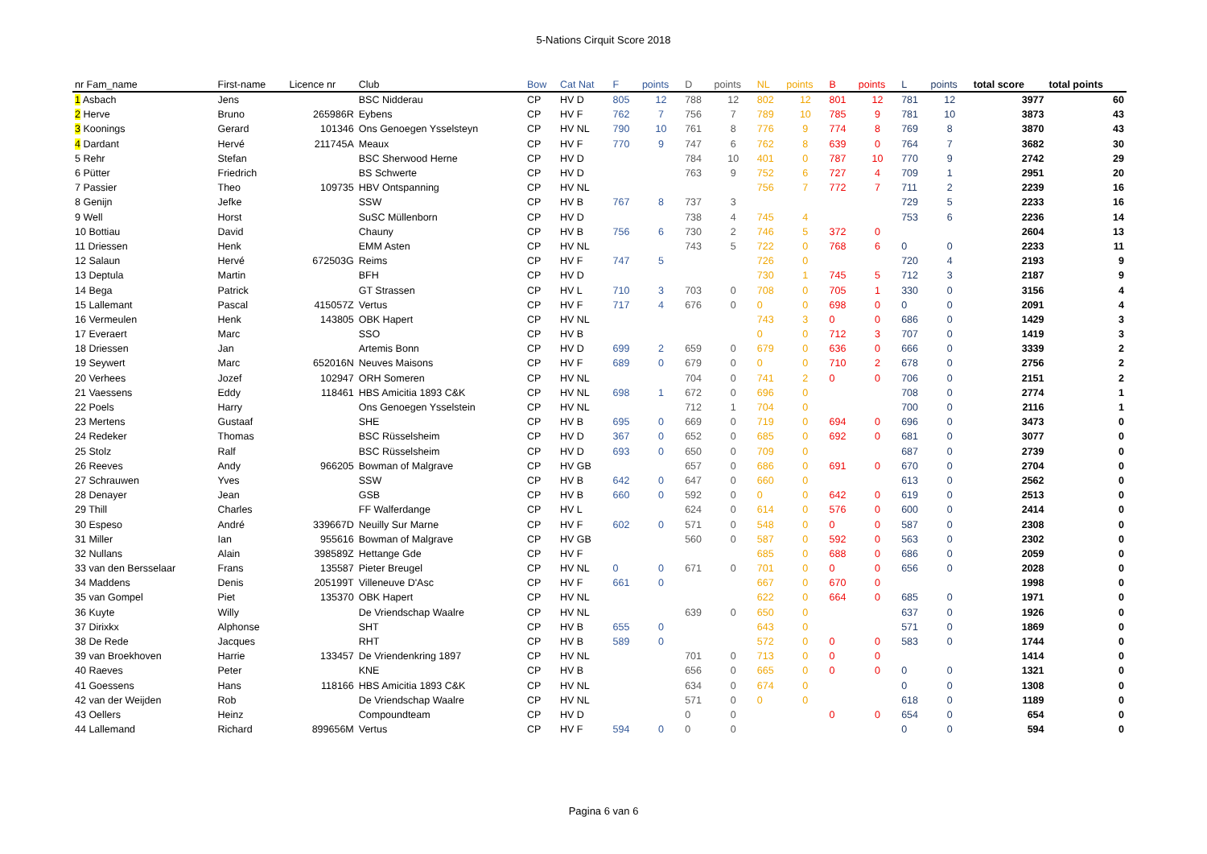5-Nations Cirquit Score 2018
| nr Fam_name | First-name | Licence nr | Club | Bow | Cat Nat | F | points | D | points | NL | points | B | points | L | points | total score | total points |
| --- | --- | --- | --- | --- | --- | --- | --- | --- | --- | --- | --- | --- | --- | --- | --- | --- | --- |
| 1 Asbach | Jens | | BSC Nidderau | CP | HV D | 805 | 12 | 788 | 12 | 802 | 12 | 801 | 12 | 781 | 12 | 3977 | 60 |
| 2 Herve | Bruno | 265986R | Eybens | CP | HV F | 762 | 7 | 756 | 7 | 789 | 10 | 785 | 9 | 781 | 10 | 3873 | 43 |
| 3 Koonings | Gerard | 101346 | Ons Genoegen Ysselsteyn | CP | HV NL | 790 | 10 | 761 | 8 | 776 | 9 | 774 | 8 | 769 | 8 | 3870 | 43 |
| 4 Dardant | Hervé | 211745A | Meaux | CP | HV F | 770 | 9 | 747 | 6 | 762 | 8 | 639 | 0 | 764 | 7 | 3682 | 30 |
| 5 Rehr | Stefan | | BSC Sherwood Herne | CP | HV D | | | 784 | 10 | 401 | 0 | 787 | 10 | 770 | 9 | 2742 | 29 |
| 6 Pütter | Friedrich | | BS Schwerte | CP | HV D | | | 763 | 9 | 752 | 6 | 727 | 4 | 709 | 1 | 2951 | 20 |
| 7 Passier | Theo | 109735 | HBV Ontspanning | CP | HV NL | | | | | 756 | 7 | 772 | 7 | 711 | 2 | 2239 | 16 |
| 8 Genijn | Jefke | | SSW | CP | HV B | 767 | 8 | 737 | 3 | | | | | 729 | 5 | 2233 | 16 |
| 9 Well | Horst | | SuSC Müllenborn | CP | HV D | | | 738 | 4 | 745 | 4 | | | 753 | 6 | 2236 | 14 |
| 10 Bottiau | David | | Chauny | CP | HV B | 756 | 6 | 730 | 2 | 746 | 5 | 372 | 0 | | | 2604 | 13 |
| 11 Driessen | Henk | | EMM Asten | CP | HV NL | | | 743 | 5 | 722 | 0 | 768 | 6 | 0 | 0 | 2233 | 11 |
| 12 Salaun | Hervé | 672503G | Reims | CP | HV F | 747 | 5 | | | 726 | 0 | | | 720 | 4 | 2193 | 9 |
| 13 Deptula | Martin | | BFH | CP | HV D | | | | | 730 | 1 | 745 | 5 | 712 | 3 | 2187 | 9 |
| 14 Bega | Patrick | | GT Strassen | CP | HV L | 710 | 3 | 703 | 0 | 708 | 0 | 705 | 1 | 330 | 0 | 3156 | 4 |
| 15 Lallemant | Pascal | 415057Z | Vertus | CP | HV F | 717 | 4 | 676 | 0 | 0 | 0 | 698 | 0 | 0 | 0 | 2091 | 4 |
| 16 Vermeulen | Henk | 143805 | OBK Hapert | CP | HV NL | | | | | 743 | 3 | 0 | 0 | 686 | 0 | 1429 | 3 |
| 17 Everaert | Marc | | SSO | CP | HV B | | | | | 0 | 0 | 712 | 3 | 707 | 0 | 1419 | 3 |
| 18 Driessen | Jan | | Artemis Bonn | CP | HV D | 699 | 2 | 659 | 0 | 679 | 0 | 636 | 0 | 666 | 0 | 3339 | 2 |
| 19 Seywert | Marc | 652016N | Neuves Maisons | CP | HV F | 689 | 0 | 679 | 0 | 0 | 0 | 710 | 2 | 678 | 0 | 2756 | 2 |
| 20 Verhees | Jozef | 102947 | ORH Someren | CP | HV NL | | | 704 | 0 | 741 | 2 | 0 | 0 | 706 | 0 | 2151 | 2 |
| 21 Vaessens | Eddy | 118461 | HBS Amicitia 1893 C&K | CP | HV NL | 698 | 1 | 672 | 0 | 696 | 0 | | | 708 | 0 | 2774 | 1 |
| 22 Poels | Harry | | Ons Genoegen Ysselstein | CP | HV NL | | | 712 | 1 | 704 | 0 | | | 700 | 0 | 2116 | 1 |
| 23 Mertens | Gustaaf | | SHE | CP | HV B | 695 | 0 | 669 | 0 | 719 | 0 | 694 | 0 | 696 | 0 | 3473 | 0 |
| 24 Redeker | Thomas | | BSC Rüsselsheim | CP | HV D | 367 | 0 | 652 | 0 | 685 | 0 | 692 | 0 | 681 | 0 | 3077 | 0 |
| 25 Stolz | Ralf | | BSC Rüsselsheim | CP | HV D | 693 | 0 | 650 | 0 | 709 | 0 | | | 687 | 0 | 2739 | 0 |
| 26 Reeves | Andy | 966205 | Bowman of Malgrave | CP | HV GB | | | 657 | 0 | 686 | 0 | 691 | 0 | 670 | 0 | 2704 | 0 |
| 27 Schrauwen | Yves | | SSW | CP | HV B | 642 | 0 | 647 | 0 | 660 | 0 | | | 613 | 0 | 2562 | 0 |
| 28 Denayer | Jean | | GSB | CP | HV B | 660 | 0 | 592 | 0 | 0 | 0 | 642 | 0 | 619 | 0 | 2513 | 0 |
| 29 Thill | Charles | | FF Walferdange | CP | HV L | | | 624 | 0 | 614 | 0 | 576 | 0 | 600 | 0 | 2414 | 0 |
| 30 Espeso | André | 339667D | Neuilly Sur Marne | CP | HV F | 602 | 0 | 571 | 0 | 548 | 0 | 0 | 0 | 587 | 0 | 2308 | 0 |
| 31 Miller | Ian | 955616 | Bowman of Malgrave | CP | HV GB | | | 560 | 0 | 587 | 0 | 592 | 0 | 563 | 0 | 2302 | 0 |
| 32 Nullans | Alain | 398589Z | Hettange Gde | CP | HV F | | | | | 685 | 0 | 688 | 0 | 686 | 0 | 2059 | 0 |
| 33 van den Bersselaar | Frans | 135587 | Pieter Breugel | CP | HV NL | 0 | 0 | 671 | 0 | 701 | 0 | 0 | 0 | 656 | 0 | 2028 | 0 |
| 34 Maddens | Denis | 205199T | Villeneuve D'Asc | CP | HV F | 661 | 0 | | | 667 | 0 | 670 | 0 | | | 1998 | 0 |
| 35 van Gompel | Piet | 135370 | OBK Hapert | CP | HV NL | | | | | 622 | 0 | 664 | 0 | 685 | 0 | 1971 | 0 |
| 36 Kuyte | Willy | | De Vriendschap Waalre | CP | HV NL | | | 639 | 0 | 650 | 0 | | | 637 | 0 | 1926 | 0 |
| 37 Dirixkx | Alphonse | | SHT | CP | HV B | 655 | 0 | | | 643 | 0 | | | 571 | 0 | 1869 | 0 |
| 38 De Rede | Jacques | | RHT | CP | HV B | 589 | 0 | | | 572 | 0 | 0 | 0 | 583 | 0 | 1744 | 0 |
| 39 van Broekhoven | Harrie | 133457 | De Vriendenkring 1897 | CP | HV NL | | | 701 | 0 | 713 | 0 | 0 | 0 | | | 1414 | 0 |
| 40 Raeves | Peter | | KNE | CP | HV B | | | 656 | 0 | 665 | 0 | 0 | 0 | 0 | 0 | 1321 | 0 |
| 41 Goessens | Hans | 118166 | HBS Amicitia 1893 C&K | CP | HV NL | | | 634 | 0 | 674 | 0 | | | 0 | 0 | 1308 | 0 |
| 42 van der Weijden | Rob | | De Vriendschap Waalre | CP | HV NL | | | 571 | 0 | 0 | 0 | | | 618 | 0 | 1189 | 0 |
| 43 Oellers | Heinz | | Compoundteam | CP | HV D | | | 0 | 0 | | | 0 | 0 | 654 | 0 | 654 | 0 |
| 44 Lallemand | Richard | 899656M | Vertus | CP | HV F | 594 | 0 | 0 | 0 | | | | | 0 | 0 | 594 | 0 |
Pagina 6 van 6